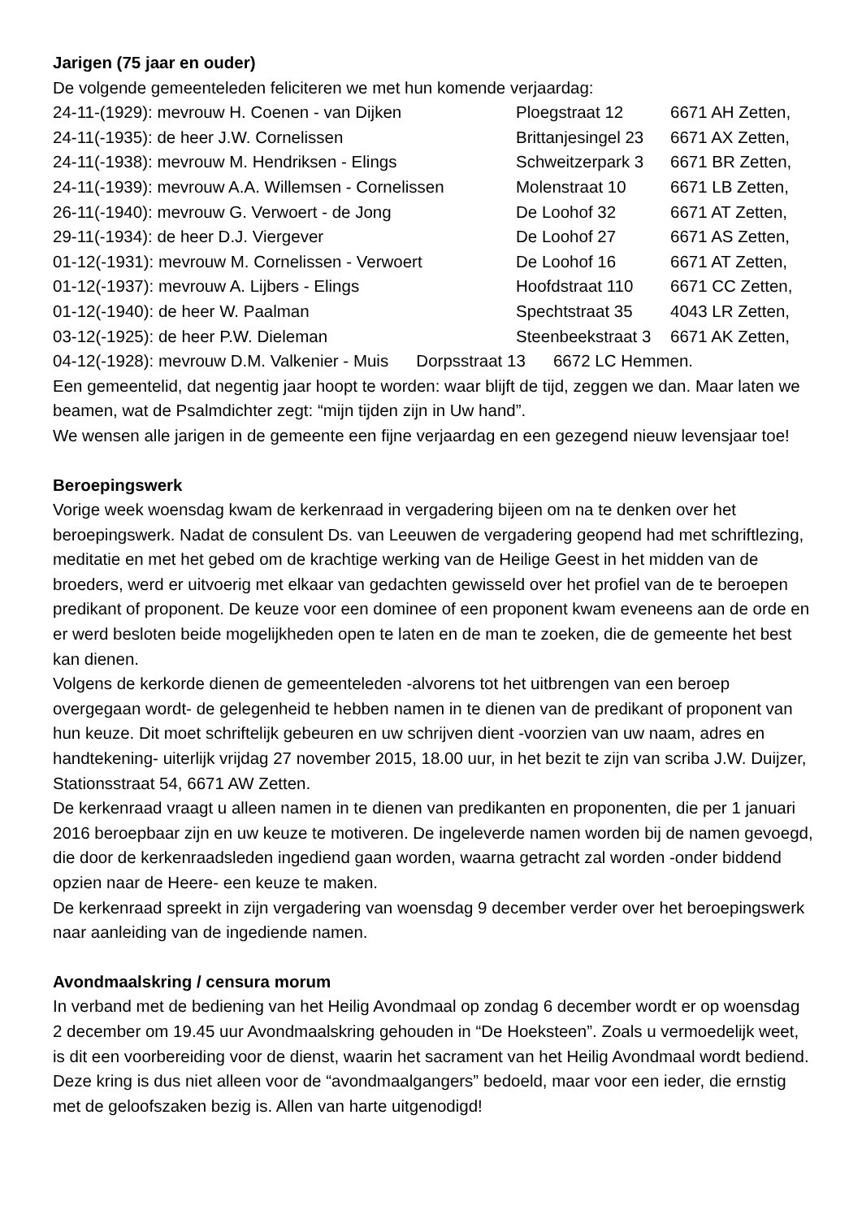Jarigen (75 jaar en ouder)
De volgende gemeenteleden feliciteren we met hun komende verjaardag:
| 24-11-(1929): mevrouw H. Coenen - van Dijken | Ploegstraat 12 | 6671 AH Zetten, |
| 24-11(-1935): de heer J.W. Cornelissen | Brittanjesingel 23 | 6671 AX Zetten, |
| 24-11(-1938): mevrouw M. Hendriksen - Elings | Schweitzerpark 3 | 6671 BR Zetten, |
| 24-11(-1939): mevrouw A.A. Willemsen - Cornelissen | Molenstraat 10 | 6671 LB Zetten, |
| 26-11(-1940): mevrouw G. Verwoert - de Jong | De Loohof 32 | 6671 AT Zetten, |
| 29-11(-1934): de heer D.J. Viergever | De Loohof 27 | 6671 AS Zetten, |
| 01-12(-1931): mevrouw M. Cornelissen - Verwoert | De Loohof 16 | 6671 AT Zetten, |
| 01-12(-1937): mevrouw A. Lijbers - Elings | Hoofdstraat 110 | 6671 CC Zetten, |
| 01-12(-1940): de heer W. Paalman | Spechtstraat 35 | 4043 LR Zetten, |
| 03-12(-1925): de heer P.W. Dieleman | Steenbeekstraat 3 | 6671 AK Zetten, |
04-12(-1928): mevrouw D.M. Valkenier - Muis Dorpsstraat 13 6672 LC Hemmen.
Een gemeentelid, dat negentig jaar hoopt te worden: waar blijft de tijd, zeggen we dan. Maar laten we beamen, wat de Psalmdichter zegt: “mijn tijden zijn in Uw hand”.
We wensen alle jarigen in de gemeente een fijne verjaardag en een gezegend nieuw levensjaar toe!
Beroepingswerk
Vorige week woensdag kwam de kerkenraad in vergadering bijeen om na te denken over het beroepingswerk. Nadat de consulent Ds. van Leeuwen de vergadering geopend had met schriftlezing, meditatie en met het gebed om de krachtige werking van de Heilige Geest in het midden van de broeders, werd er uitvoerig met elkaar van gedachten gewisseld over het profiel van de te beroepen predikant of proponent. De keuze voor een dominee of een proponent kwam eveneens aan de orde en er werd besloten beide mogelijkheden open te laten en de man te zoeken, die de gemeente het best kan dienen.
Volgens de kerkorde dienen de gemeenteleden -alvorens tot het uitbrengen van een beroep overgegaan wordt- de gelegenheid te hebben namen in te dienen van de predikant of proponent van hun keuze. Dit moet schriftelijk gebeuren en uw schrijven dient -voorzien van uw naam, adres en handtekening- uiterlijk vrijdag 27 november 2015, 18.00 uur, in het bezit te zijn van scriba J.W. Duijzer, Stationsstraat 54, 6671 AW Zetten.
De kerkenraad vraagt u alleen namen in te dienen van predikanten en proponenten, die per 1 januari 2016 beroepbaar zijn en uw keuze te motiveren. De ingeleverde namen worden bij de namen gevoegd, die door de kerkenraadsleden ingediend gaan worden, waarna getracht zal worden -onder biddend opzien naar de Heere- een keuze te maken.
De kerkenraad spreekt in zijn vergadering van woensdag 9 december verder over het beroepingswerk naar aanleiding van de ingediende namen.
Avondmaalskring / censura morum
In verband met de bediening van het Heilig Avondmaal op zondag 6 december wordt er op woensdag 2 december om 19.45 uur Avondmaalskring gehouden in “De Hoeksteen”. Zoals u vermoedelijk weet, is dit een voorbereiding voor de dienst, waarin het sacrament van het Heilig Avondmaal wordt bediend. Deze kring is dus niet alleen voor de “avondmaalgangers” bedoeld, maar voor een ieder, die ernstig met de geloofszaken bezig is. Allen van harte uitgenodigd!